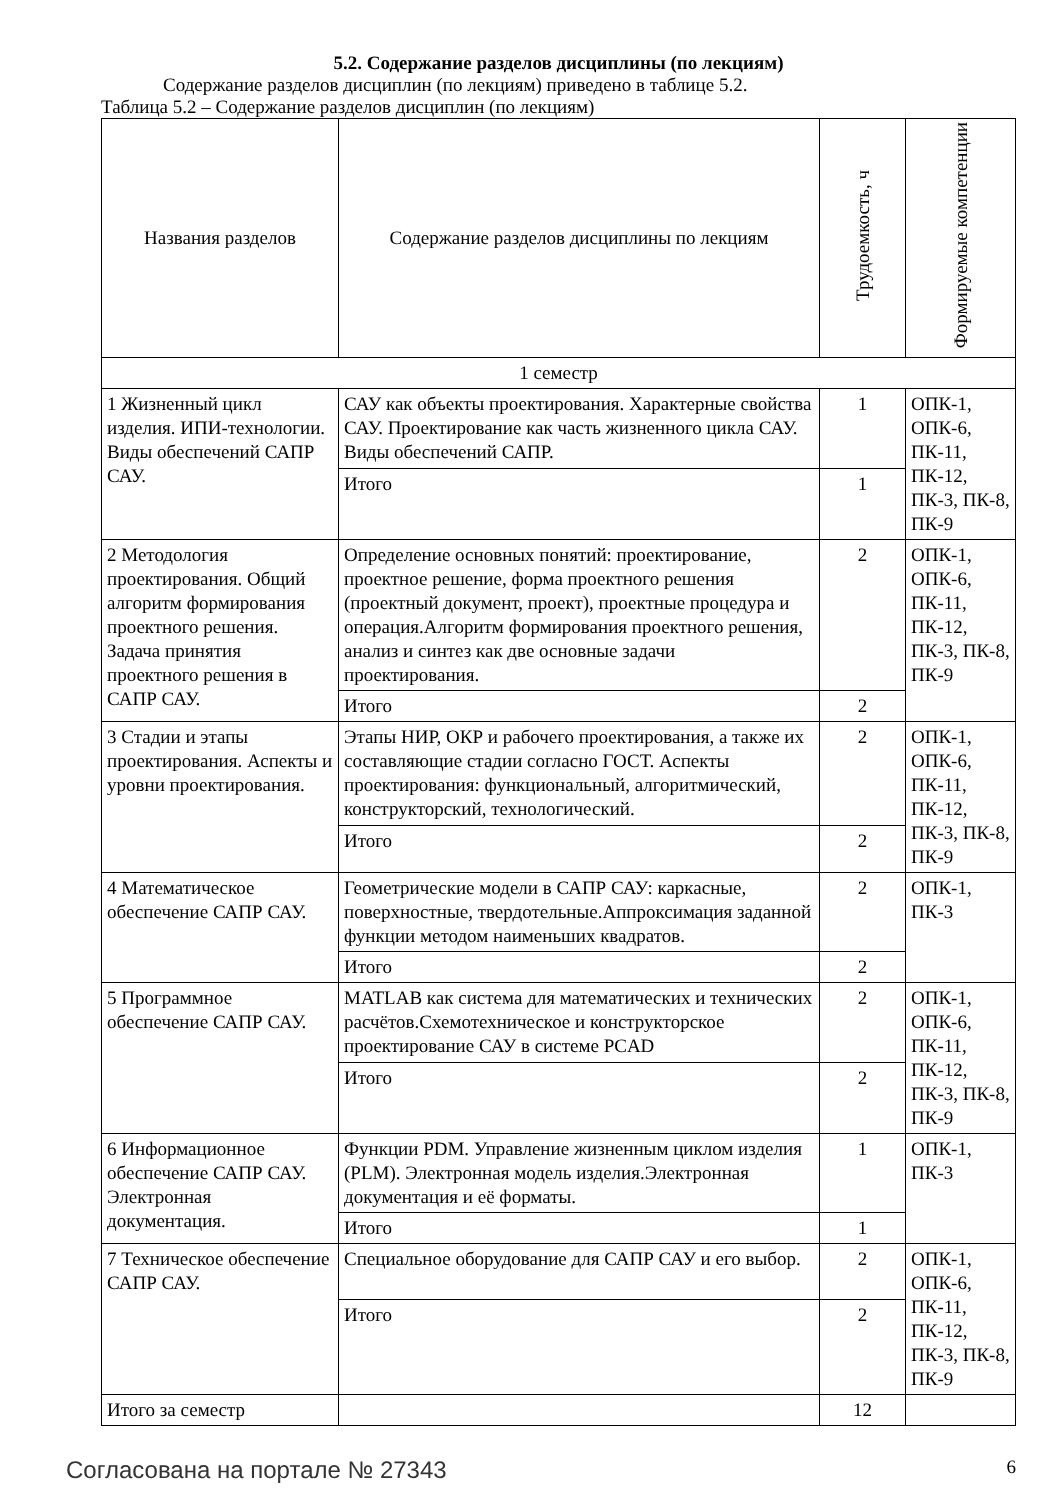5.2. Содержание разделов дисциплины (по лекциям)
Содержание разделов дисциплин (по лекциям) приведено в таблице 5.2.
Таблица 5.2 – Содержание разделов дисциплин (по лекциям)
| Названия разделов | Содержание разделов дисциплины по лекциям | Трудоемкость, ч | Формируемые компетенции |
| --- | --- | --- | --- |
| 1 семестр | | | |
| 1 Жизненный цикл изделия. ИПИ-технологии. Виды обеспечений САПР САУ. | САУ как объекты проектирования. Характерные свойства САУ. Проектирование как часть жизненного цикла САУ. Виды обеспечений САПР. | 1 | ОПК-1, ОПК-6, ПК-11, ПК-12, ПК-3, ПК-8, ПК-9 |
| | Итого | 1 | |
| 2 Методология проектирования. Общий алгоритм формирования проектного решения. Задача принятия проектного решения в САПР САУ. | Определение основных понятий: проектирование, проектное решение, форма проектного решения (проектный документ, проект), проектные процедура и операция.Алгоритм формирования проектного решения, анализ и синтез как две основные задачи проектирования. | 2 | ОПК-1, ОПК-6, ПК-11, ПК-12, ПК-3, ПК-8, ПК-9 |
| | Итого | 2 | |
| 3 Стадии и этапы проектирования. Аспекты и уровни проектирования. | Этапы НИР, ОКР и рабочего проектирования, а также их составляющие стадии согласно ГОСТ. Аспекты проектирования: функциональный, алгоритмический, конструкторский, технологический. | 2 | ОПК-1, ОПК-6, ПК-11, ПК-12, ПК-3, ПК-8, ПК-9 |
| | Итого | 2 | |
| 4 Математическое обеспечение САПР САУ. | Геометрические модели в САПР САУ: каркасные, поверхностные, твердотельные.Аппроксимация заданной функции методом наименьших квадратов. | 2 | ОПК-1, ПК-3 |
| | Итого | 2 | |
| 5 Программное обеспечение САПР САУ. | MATLAB как система для математических и технических расчётов.Схемотехническое и конструкторское проектирование САУ в системе PCAD | 2 | ОПК-1, ОПК-6, ПК-11, ПК-12, ПК-3, ПК-8, ПК-9 |
| | Итого | 2 | |
| 6 Информационное обеспечение САПР САУ. Электронная документация. | Функции PDM. Управление жизненным циклом изделия (PLM). Электронная модель изделия.Электронная документация и её форматы. | 1 | ОПК-1, ПК-3 |
| | Итого | 1 | |
| 7 Техническое обеспечение САПР САУ. | Специальное оборудование для САПР САУ и его выбор. | 2 | ОПК-1, ОПК-6, ПК-11, ПК-12, ПК-3, ПК-8, ПК-9 |
| | Итого | 2 | |
| Итого за семестр | | 12 | |
Согласована на портале № 27343 6